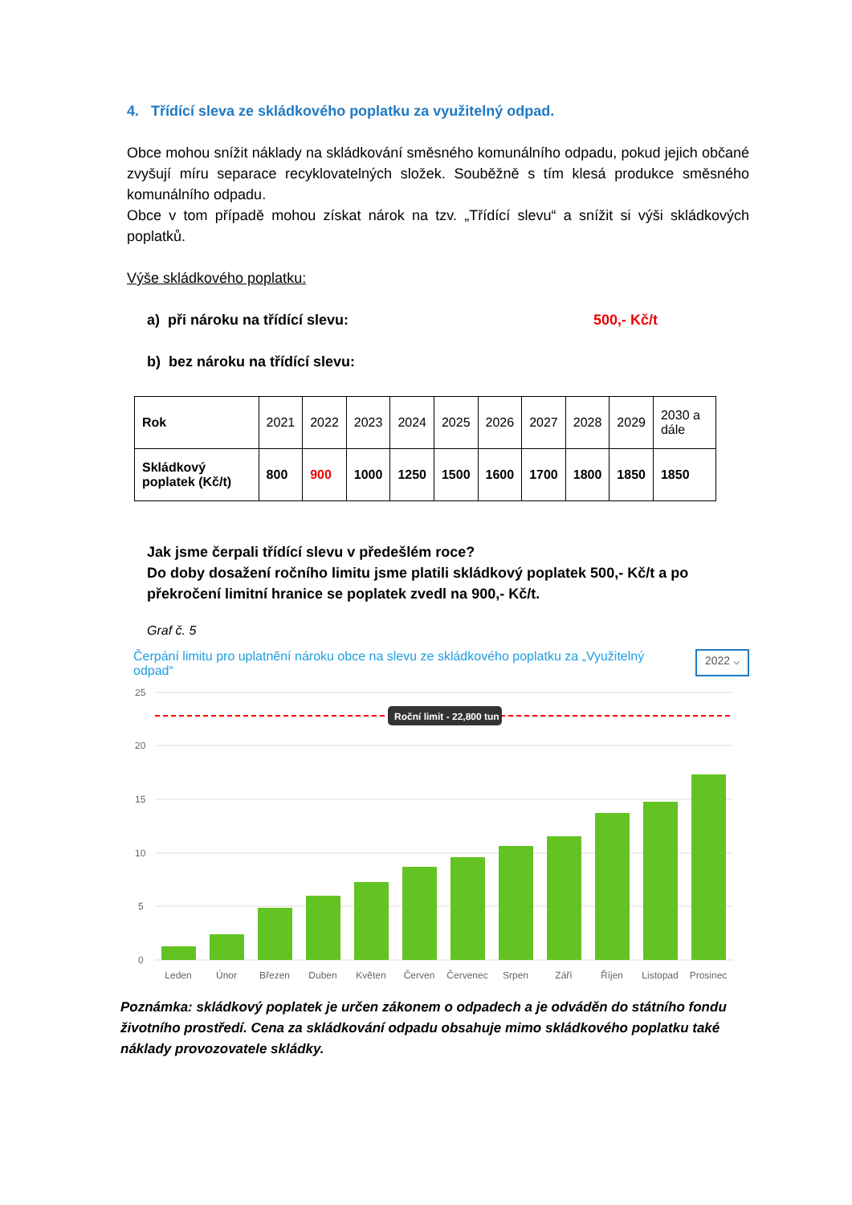4. Třídící sleva ze skládkového poplatku za využitelný odpad.
Obce mohou snížit náklady na skládkování směsného komunálního odpadu, pokud jejich občané zvyšují míru separace recyklovatelných složek. Souběžně s tím klesá produkce směsného komunálního odpadu.
Obce v tom případě mohou získat nárok na tzv. „Třídící slevu“ a snížit si výši skládkových poplatků.
Výše skládkového poplatku:
a) při nároku na třídící slevu: 500,- Kč/t
b) bez nároku na třídící slevu:
| Rok | 2021 | 2022 | 2023 | 2024 | 2025 | 2026 | 2027 | 2028 | 2029 | 2030 a dále |
| Skládkový poplatek (Kč/t) | 800 | 900 | 1000 | 1250 | 1500 | 1600 | 1700 | 1800 | 1850 | 1850 |
Jak jsme čerpali třídící slevu v předešlém roce?
Do doby dosažení ročního limitu jsme platili skládkový poplatek 500,- Kč/t a po překročení limitní hranice se poplatek zvedl na 900,- Kč/t.
Graf č. 5
Čerpání limitu pro uplatnění nároku obce na slevu ze skládkového poplatku za „Využitelný odpad“
2022 ⌵
25
20
15
10
5
0
Roční limit - 22,800 tun
Leden
Únor
Březen
Duben
Květen
Červen
Červenec
Srpen
Září
Říjen
Listopad
Prosinec
Poznámka: skládkový poplatek je určen zákonem o odpadech a je odváděn do státního fondu životního prostředí. Cena za skládkování odpadu obsahuje mimo skládkového poplatku také náklady provozovatele skládky.